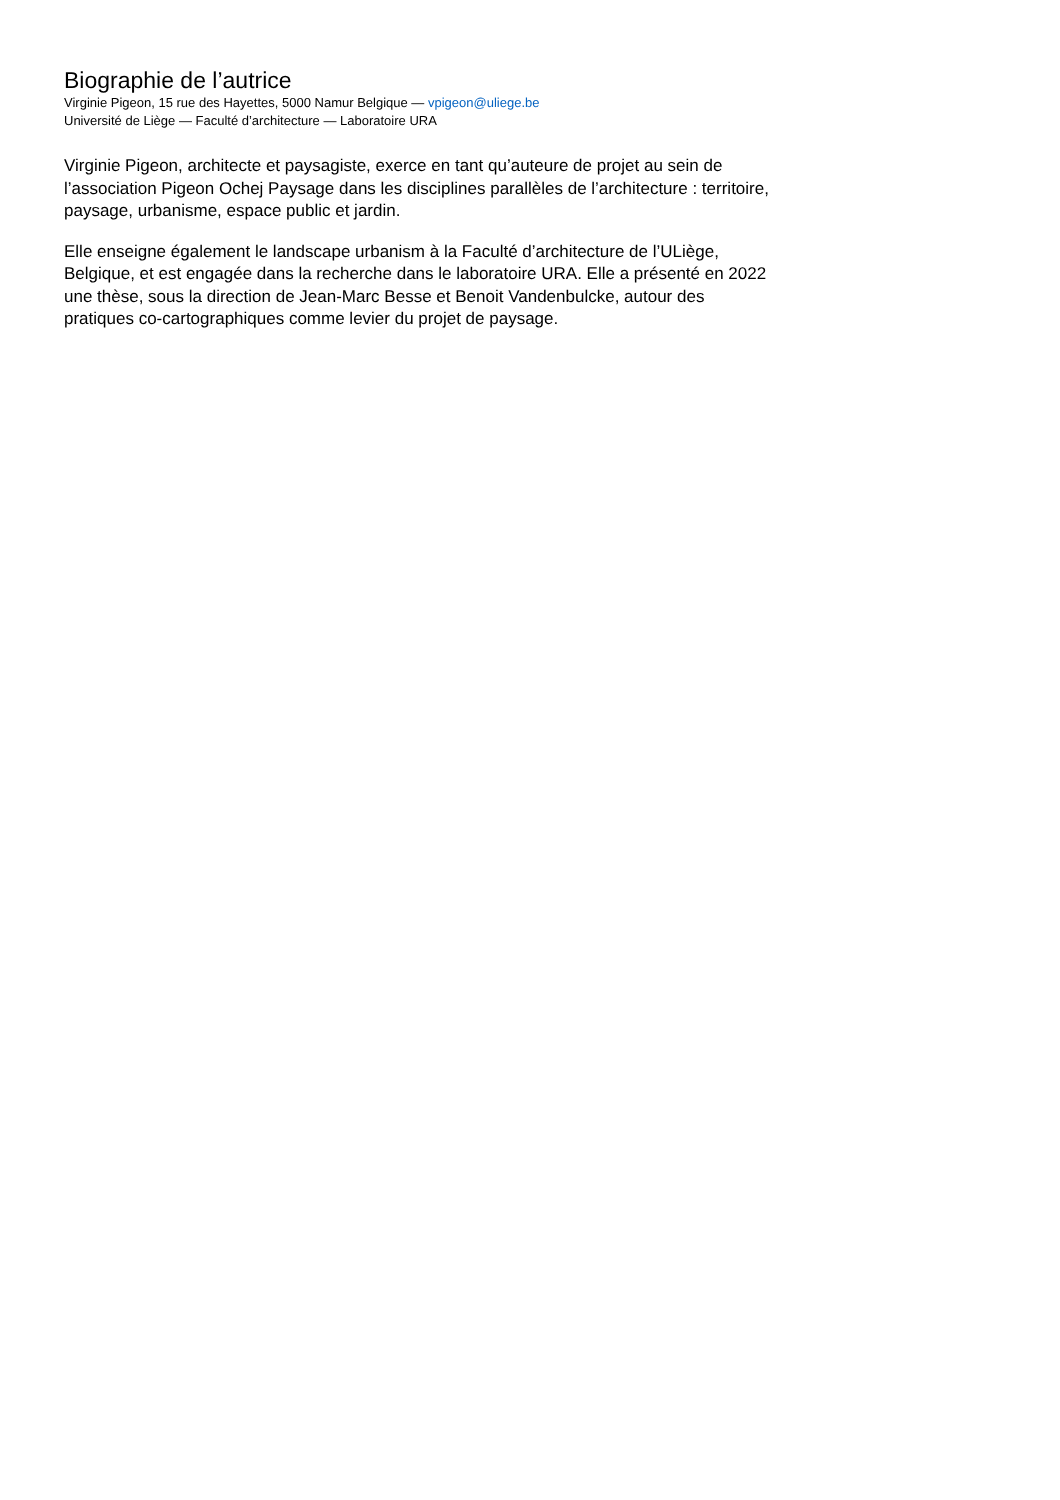Biographie de l’autrice
Virginie Pigeon, 15 rue des Hayettes, 5000 Namur Belgique — vpigeon@uliege.be
Université de Liège — Faculté d’architecture — Laboratoire URA
Virginie Pigeon, architecte et paysagiste, exerce en tant qu’auteure de projet au sein de l’association Pigeon Ochej Paysage dans les disciplines parallèles de l’architecture : territoire, paysage, urbanisme, espace public et jardin.
Elle enseigne également le landscape urbanism à la Faculté d’architecture de l’ULiège, Belgique, et est engagée dans la recherche dans le laboratoire URA. Elle a présenté en 2022 une thèse, sous la direction de Jean-Marc Besse et Benoit Vandenbulcke, autour des pratiques co-cartographiques comme levier du projet de paysage.